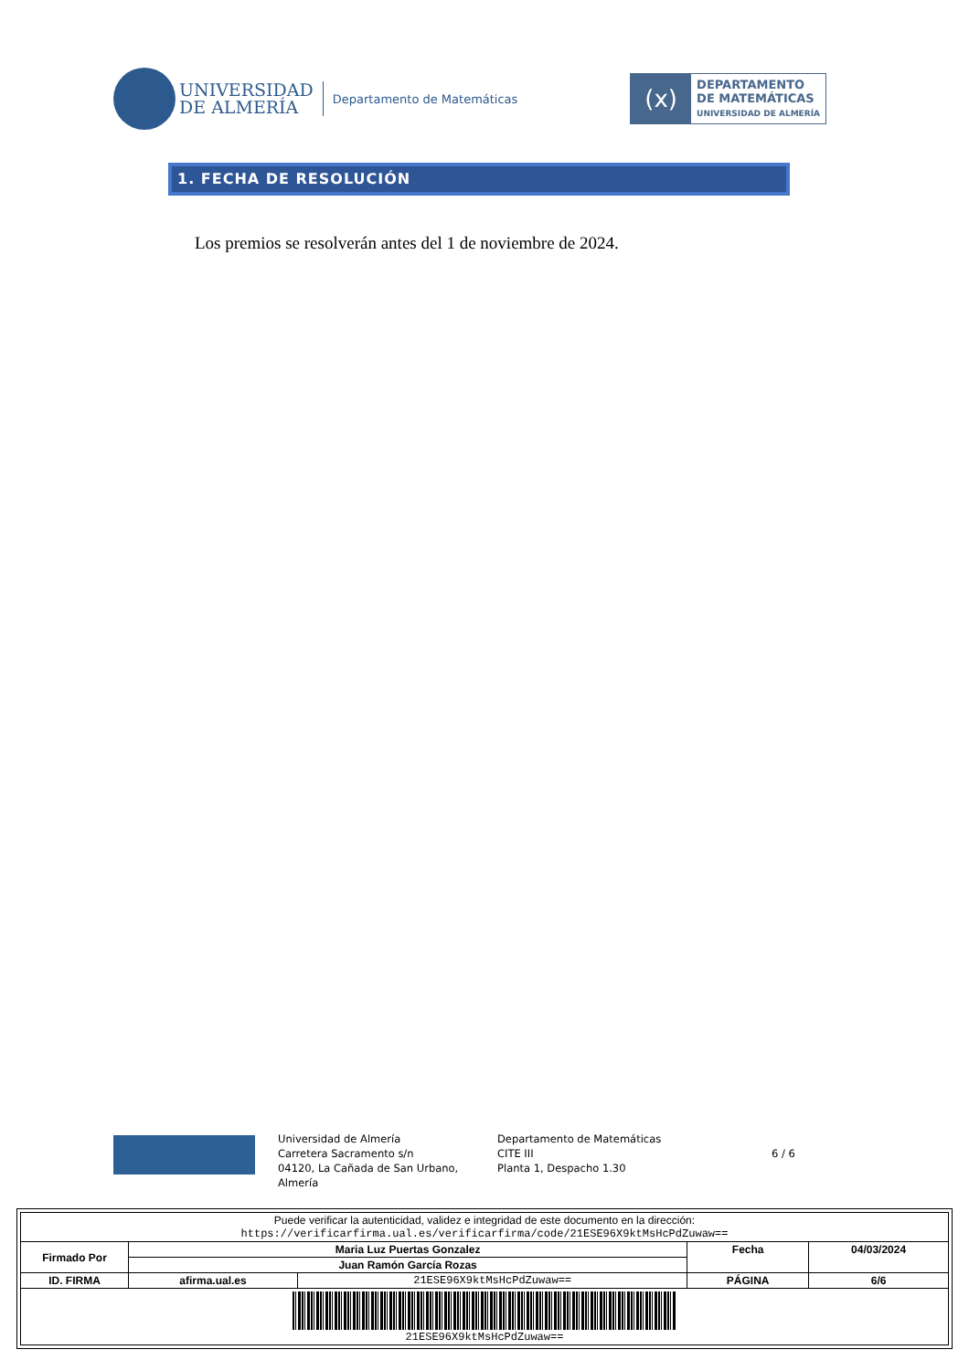UNIVERSIDAD
DE ALMERÍA
Departamento de Matemáticas
(x)
DEPARTAMENTO
DE MATEMÁTICAS
UNIVERSIDAD DE ALMERÍA
1. FECHA DE RESOLUCIÓN
Los premios se resolverán antes del 1 de noviembre de 2024.
Universidad de Almería
Carretera Sacramento s/n
04120, La Cañada de San Urbano, Almería
Departamento de Matemáticas
CITE III
Planta 1, Despacho 1.30
6 / 6
| Puede verificar la autenticidad, validez e integridad de este documento en la dirección: https://verificarfirma.ual.es/verificarfirma/code/21ESE96X9ktMsHcPdZuwaw== | | | | |
| Firmado Por | Maria Luz Puertas Gonzalez | | Fecha | 04/03/2024 |
| | Juan Ramón García Rozas | | | |
| ID. FIRMA | afirma.ual.es | 21ESE96X9ktMsHcPdZuwaw== | PÁGINA | 6/6 |
| 21ESE96X9ktMsHcPdZuwaw== | | | | |